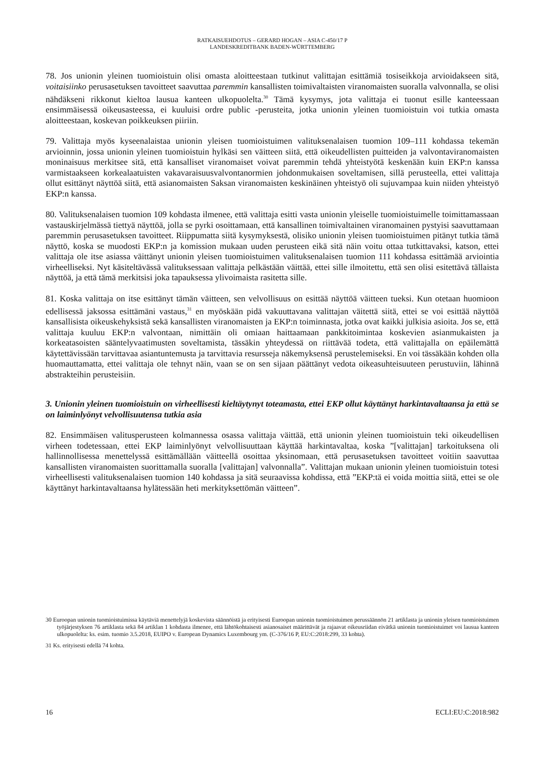RATKAISUEHDOTUS – GERARD HOGAN – ASIA C-450/17 P
LANDESKREDITBANK BADEN-WÜRTTEMBERG
78. Jos unionin yleinen tuomioistuin olisi omasta aloitteestaan tutkinut valittajan esittämiä tosiseikkoja arvioidakseen sitä, voitaisiinko perusasetuksen tavoitteet saavuttaa paremmin kansallisten toimivaltaisten viranomaisten suoralla valvonnalla, se olisi nähdäkseni rikkonut kieltoa lausua kanteen ulkopuolelta.<sup>30</sup> Tämä kysymys, jota valittaja ei tuonut esille kanteessaan ensimmäisessä oikeusasteessa, ei kuuluisi ordre public -perusteita, jotka unionin yleinen tuomioistuin voi tutkia omasta aloitteestaan, koskevan poikkeuksen piiriin.
79. Valittaja myös kyseenalaistaa unionin yleisen tuomioistuimen valituksenalaisen tuomion 109–111 kohdassa tekemän arvioinnin, jossa unionin yleinen tuomioistuin hylkäsi sen väitteen siitä, että oikeudellisten puitteiden ja valvontaviranomaisten moninaisuus merkitsee sitä, että kansalliset viranomaiset voivat paremmin tehdä yhteistyötä keskenään kuin EKP:n kanssa varmistaakseen korkealaatuisten vakavaraisuusvalvontanormien johdonmukaisen soveltamisen, sillä perusteella, ettei valittaja ollut esittänyt näyttöä siitä, että asianomaisten Saksan viranomaisten keskinäinen yhteistyö oli sujuvampaa kuin niiden yhteistyö EKP:n kanssa.
80. Valituksenalaisen tuomion 109 kohdasta ilmenee, että valittaja esitti vasta unionin yleiselle tuomioistuimelle toimittamassaan vastauskirjelmässä tiettyä näyttöä, jolla se pyrki osoittamaan, että kansallinen toimivaltainen viranomainen pystyisi saavuttamaan paremmin perusasetuksen tavoitteet. Riippumatta siitä kysymyksestä, olisiko unionin yleisen tuomioistuimen pitänyt tutkia tämä näyttö, koska se muodosti EKP:n ja komission mukaan uuden perusteen eikä sitä näin voitu ottaa tutkittavaksi, katson, ettei valittaja ole itse asiassa väittänyt unionin yleisen tuomioistuimen valituksenalaisen tuomion 111 kohdassa esittämää arviointia virheelliseksi. Nyt käsiteltävässä valituksessaan valittaja pelkästään väittää, ettei sille ilmoitettu, että sen olisi esitettävä tällaista näyttöä, ja että tämä merkitsisi joka tapauksessa ylivoimaista rasitetta sille.
81. Koska valittaja on itse esittänyt tämän väitteen, sen velvollisuus on esittää näyttöä väitteen tueksi. Kun otetaan huomioon edellisessä jaksossa esittämäni vastaus,<sup>31</sup> en myöskään pidä vakuuttavana valittajan väitettä siitä, ettei se voi esittää näyttöä kansallisista oikeuskehyksistä sekä kansallisten viranomaisten ja EKP:n toiminnasta, jotka ovat kaikki julkisia asioita. Jos se, että valittaja kuuluu EKP:n valvontaan, nimittäin oli omiaan haittaamaan pankkitoimintaa koskevien asianmukaisten ja korkeatasoisten sääntelyvaatimusten soveltamista, tässäkin yhteydessä on riittävää todeta, että valittajalla on epäilemättä käytettävissään tarvittavaa asiantuntemusta ja tarvittavia resursseja näkemyksensä perustelemiseksi. En voi tässäkään kohden olla huomauttamatta, ettei valittaja ole tehnyt näin, vaan se on sen sijaan päättänyt vedota oikeasuhteisuuteen perustuviin, lähinnä abstrakteihin perusteisiin.
3. Unionin yleinen tuomioistuin on virheellisesti kieltäytynyt toteamasta, ettei EKP ollut käyttänyt harkintavaltaansa ja että se on laiminlyönyt velvollisuutensa tutkia asia
82. Ensimmäisen valitusperusteen kolmannessa osassa valittaja väittää, että unionin yleinen tuomioistuin teki oikeudellisen virheen todetessaan, ettei EKP laiminlyönyt velvollisuuttaan käyttää harkintavaltaa, koska ”[valittajan] tarkoituksena oli hallinnollisessa menettelyssä esittämällään väitteellä osoittaa yksinomaan, että perusasetuksen tavoitteet voitiin saavuttaa kansallisten viranomaisten suorittamalla suoralla [valittajan] valvonnalla”. Valittajan mukaan unionin yleinen tuomioistuin totesi virheellisesti valituksenalaisen tuomion 140 kohdassa ja sitä seuraavissa kohdissa, että ”EKP:tä ei voida moittia siitä, ettei se ole käyttänyt harkintavaltaansa hylätessään heti merkityksettömän väitteen”.
30 Euroopan unionin tuomioistuimissa käytäviä menettelyjä koskevista säännöistä ja erityisesti Euroopan unionin tuomioistuimen perussäännön 21 artiklasta ja unionin yleisen tuomioistuimen työjärjestyksen 76 artiklasta sekä 84 artiklan 1 kohdasta ilmenee, että lähtökohtaisesti asianosaiset määrittävät ja rajaavat oikeusriidan eivätkä unionin tuomioistuimet voi lausua kanteen ulkopuolelta: ks. esim. tuomio 3.5.2018, EUIPO v. European Dynamics Luxembourg ym. (C-376/16 P, EU:C:2018:299, 33 kohta).
31 Ks. erityisesti edellä 74 kohta.
16 ECLI:EU:C:2018:982